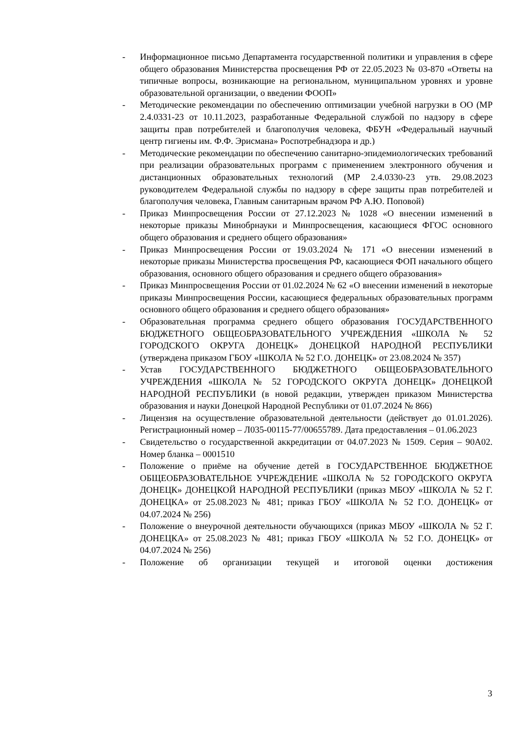- Информационное письмо Департамента государственной политики и управления в сфере общего образования Министерства просвещения РФ от 22.05.2023 № 03-870 «Ответы на типичные вопросы, возникающие на региональном, муниципальном уровнях и уровне образовательной организации, о введении ФООП»
- Методические рекомендации по обеспечению оптимизации учебной нагрузки в ОО (МР 2.4.0331-23 от 10.11.2023, разработанные Федеральной службой по надзору в сфере защиты прав потребителей и благополучия человека, ФБУН «Федеральный научный центр гигиены им. Ф.Ф. Эрисмана» Роспотребнадзора и др.)
- Методические рекомендации по обеспечению санитарно-эпидемиологических требований при реализации образовательных программ с применением электронного обучения и дистанционных образовательных технологий (МР 2.4.0330-23 утв. 29.08.2023 руководителем Федеральной службы по надзору в сфере защиты прав потребителей и благополучия человека, Главным санитарным врачом РФ А.Ю. Поповой)
- Приказ Минпросвещения России от 27.12.2023 № 1028 «О внесении изменений в некоторые приказы Минобрнауки и Минпросвещения, касающиеся ФГОС основного общего образования и среднего общего образования»
- Приказ Минпросвещения России от 19.03.2024 № 171 «О внесении изменений в некоторые приказы Министерства просвещения РФ, касающиеся ФОП начального общего образования, основного общего образования и среднего общего образования»
- Приказ Минпросвещения России от 01.02.2024 № 62 «О внесении изменений в некоторые приказы Минпросвещения России, касающиеся федеральных образовательных программ основного общего образования и среднего общего образования»
- Образовательная программа среднего общего образования ГОСУДАРСТВЕННОГО БЮДЖЕТНОГО ОБЩЕОБРАЗОВАТЕЛЬНОГО УЧРЕЖДЕНИЯ «ШКОЛА № 52 ГОРОДСКОГО ОКРУГА ДОНЕЦК» ДОНЕЦКОЙ НАРОДНОЙ РЕСПУБЛИКИ (утверждена приказом ГБОУ «ШКОЛА № 52 Г.О. ДОНЕЦК» от 23.08.2024 № 357)
- Устав ГОСУДАРСТВЕННОГО БЮДЖЕТНОГО ОБЩЕОБРАЗОВАТЕЛЬНОГО УЧРЕЖДЕНИЯ «ШКОЛА № 52 ГОРОДСКОГО ОКРУГА ДОНЕЦК» ДОНЕЦКОЙ НАРОДНОЙ РЕСПУБЛИКИ (в новой редакции, утвержден приказом Министерства образования и науки Донецкой Народной Республики от 01.07.2024 № 866)
- Лицензия на осуществление образовательной деятельности (действует до 01.01.2026). Регистрационный номер – Л035-00115-77/00655789. Дата предоставления – 01.06.2023
- Свидетельство о государственной аккредитации от 04.07.2023 № 1509. Серия – 90А02. Номер бланка – 0001510
- Положение о приёме на обучение детей в ГОСУДАРСТВЕННОЕ БЮДЖЕТНОЕ ОБЩЕОБРАЗОВАТЕЛЬНОЕ УЧРЕЖДЕНИЕ «ШКОЛА № 52 ГОРОДСКОГО ОКРУГА ДОНЕЦК» ДОНЕЦКОЙ НАРОДНОЙ РЕСПУБЛИКИ (приказ МБОУ «ШКОЛА № 52 Г. ДОНЕЦКА» от 25.08.2023 № 481; приказ ГБОУ «ШКОЛА № 52 Г.О. ДОНЕЦК» от 04.07.2024 № 256)
- Положение о внеурочной деятельности обучающихся (приказ МБОУ «ШКОЛА № 52 Г. ДОНЕЦКА» от 25.08.2023 № 481; приказ ГБОУ «ШКОЛА № 52 Г.О. ДОНЕЦК» от 04.07.2024 № 256)
- Положение об организации текущей и итоговой оценки достижения
3